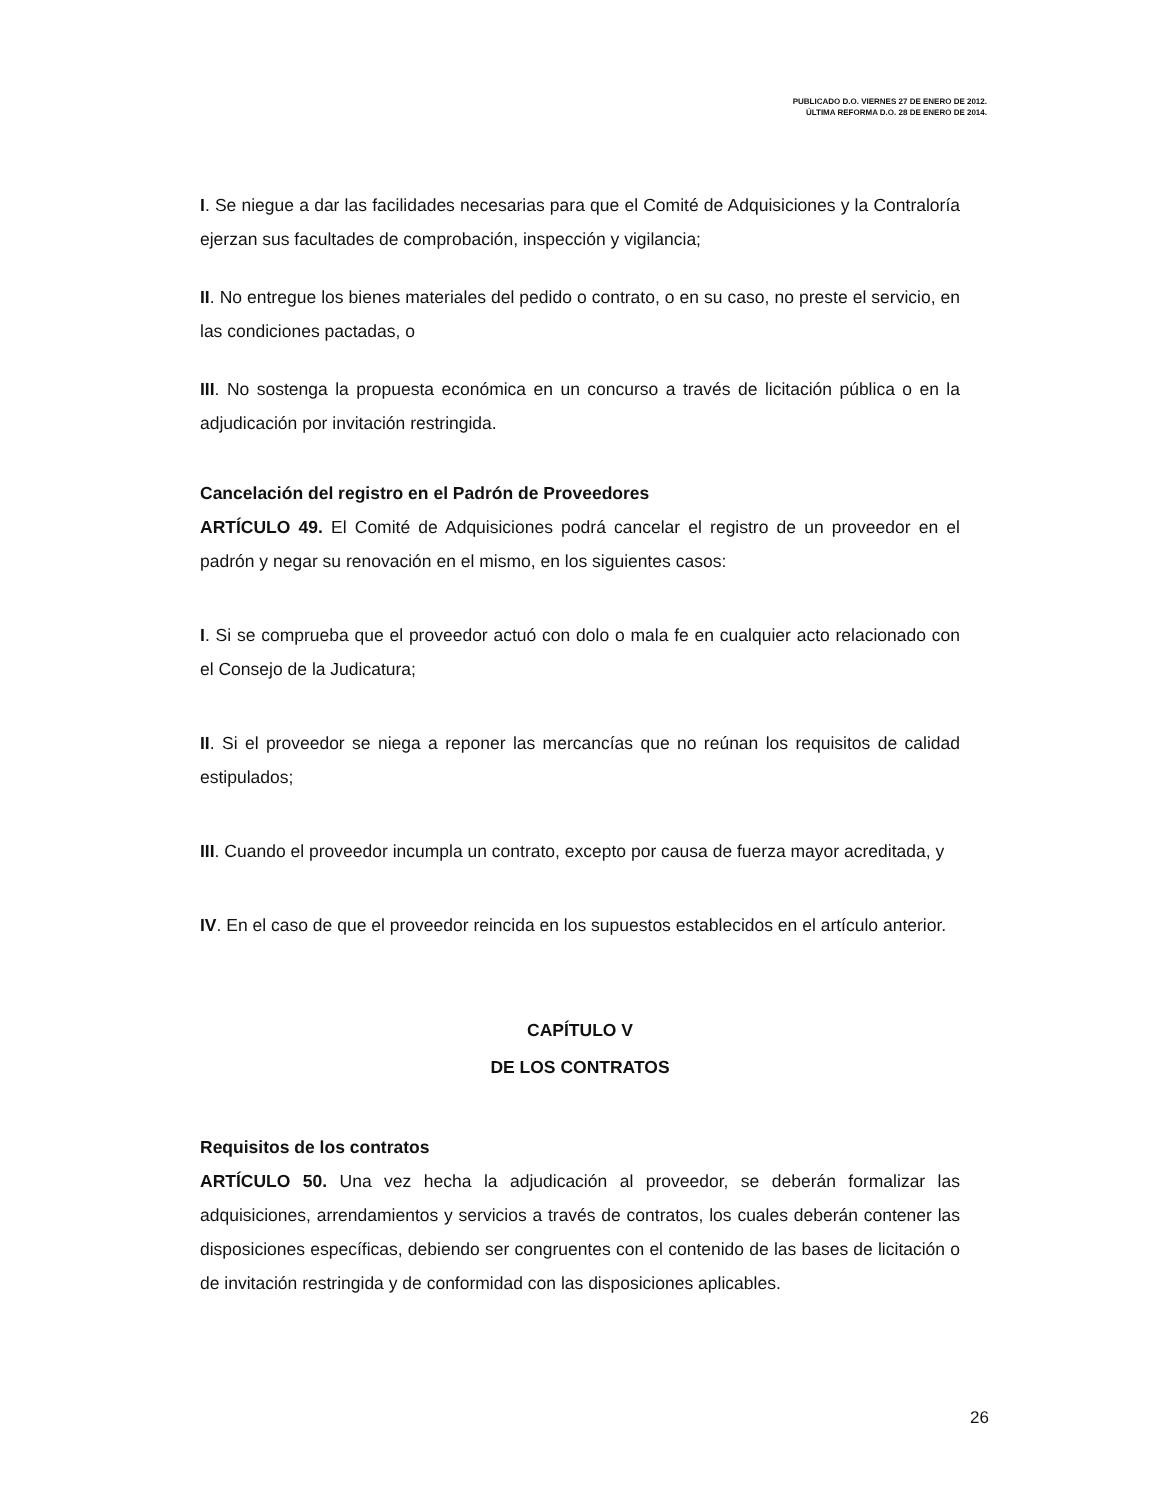PUBLICADO D.O. VIERNES 27 DE ENERO DE 2012.
ÚLTIMA REFORMA D.O. 28 DE ENERO DE 2014.
I. Se niegue a dar las facilidades necesarias para que el Comité de Adquisiciones y la Contraloría ejerzan sus facultades de comprobación, inspección y vigilancia;
II. No entregue los bienes materiales del pedido o contrato, o en su caso, no preste el servicio, en las condiciones pactadas, o
III. No sostenga la propuesta económica en un concurso a través de licitación pública o en la adjudicación por invitación restringida.
Cancelación del registro en el Padrón de Proveedores
ARTÍCULO 49. El Comité de Adquisiciones podrá cancelar el registro de un proveedor en el padrón y negar su renovación en el mismo, en los siguientes casos:
I. Si se comprueba que el proveedor actuó con dolo o mala fe en cualquier acto relacionado con el Consejo de la Judicatura;
II. Si el proveedor se niega a reponer las mercancías que no reúnan los requisitos de calidad estipulados;
III. Cuando el proveedor incumpla un contrato, excepto por causa de fuerza mayor acreditada, y
IV. En el caso de que el proveedor reincida en los supuestos establecidos en el artículo anterior.
CAPÍTULO V
DE LOS CONTRATOS
Requisitos de los contratos
ARTÍCULO 50. Una vez hecha la adjudicación al proveedor, se deberán formalizar las adquisiciones, arrendamientos y servicios a través de contratos, los cuales deberán contener las disposiciones específicas, debiendo ser congruentes con el contenido de las bases de licitación o de invitación restringida y de conformidad con las disposiciones aplicables.
26